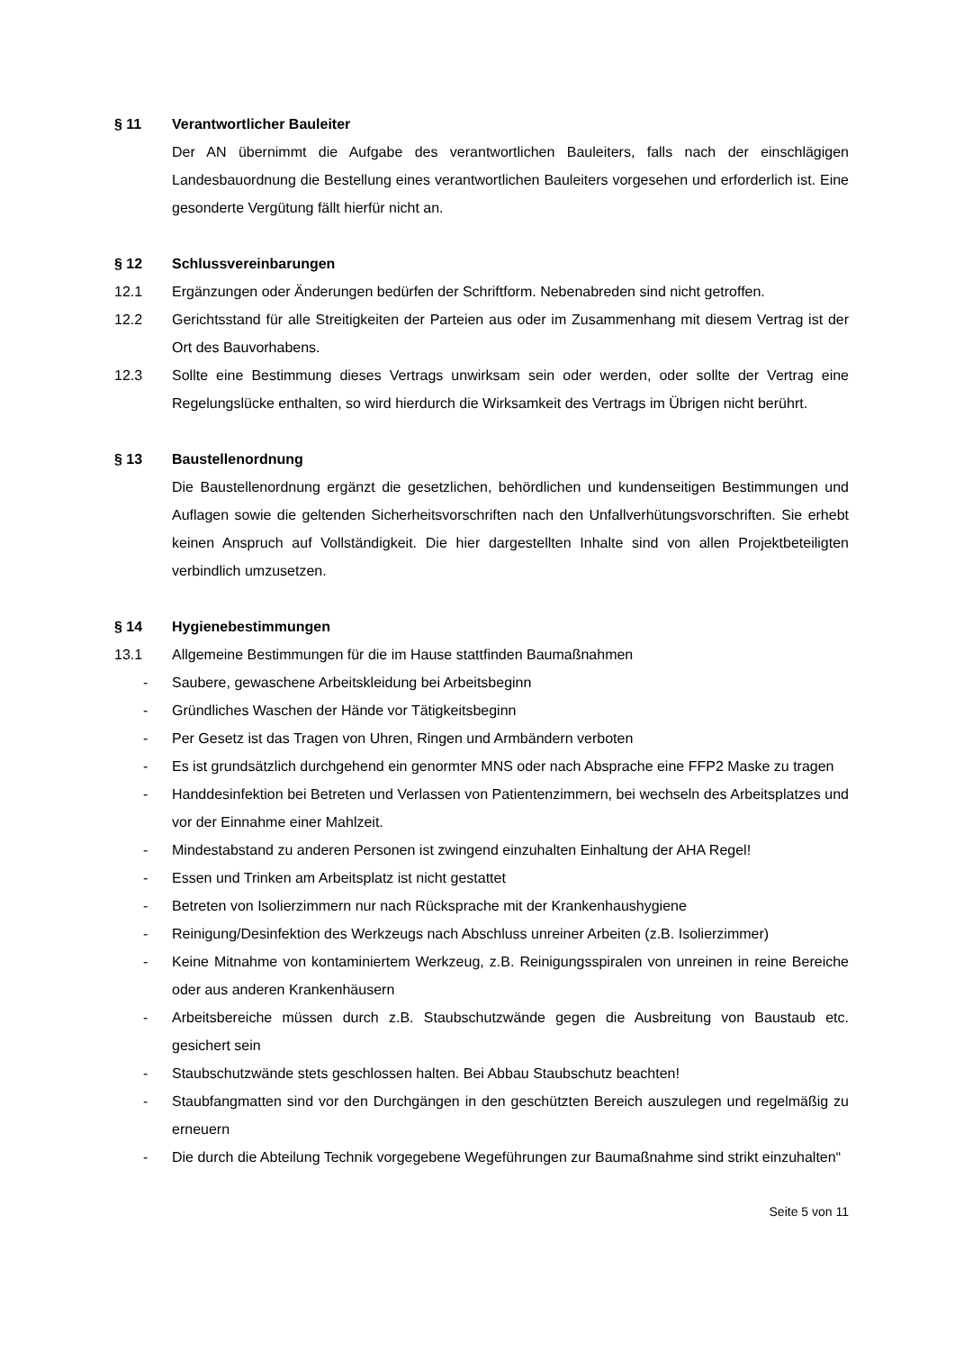§ 11 Verantwortlicher Bauleiter
Der AN übernimmt die Aufgabe des verantwortlichen Bauleiters, falls nach der einschlägigen Landesbauordnung die Bestellung eines verantwortlichen Bauleiters vorgesehen und erforderlich ist. Eine gesonderte Vergütung fällt hierfür nicht an.
§ 12 Schlussvereinbarungen
12.1 Ergänzungen oder Änderungen bedürfen der Schriftform. Nebenabreden sind nicht getroffen.
12.2 Gerichtsstand für alle Streitigkeiten der Parteien aus oder im Zusammenhang mit diesem Vertrag ist der Ort des Bauvorhabens.
12.3 Sollte eine Bestimmung dieses Vertrags unwirksam sein oder werden, oder sollte der Vertrag eine Regelungslücke enthalten, so wird hierdurch die Wirksamkeit des Vertrags im Übrigen nicht berührt.
§ 13 Baustellenordnung
Die Baustellenordnung ergänzt die gesetzlichen, behördlichen und kundenseitigen Bestimmungen und Auflagen sowie die geltenden Sicherheitsvorschriften nach den Unfallverhütungsvorschriften. Sie erhebt keinen Anspruch auf Vollständigkeit. Die hier dargestellten Inhalte sind von allen Projektbeteiligten verbindlich umzusetzen.
§ 14 Hygienebestimmungen
13.1 Allgemeine Bestimmungen für die im Hause stattfinden Baumaßnahmen
- Saubere, gewaschene Arbeitskleidung bei Arbeitsbeginn
- Gründliches Waschen der Hände vor Tätigkeitsbeginn
- Per Gesetz ist das Tragen von Uhren, Ringen und Armbändern verboten
- Es ist grundsätzlich durchgehend ein genormter MNS oder nach Absprache eine FFP2 Maske zu tragen
- Handdesinfektion bei Betreten und Verlassen von Patientenzimmern, bei wechseln des Arbeitsplatzes und vor der Einnahme einer Mahlzeit.
- Mindestabstand zu anderen Personen ist zwingend einzuhalten Einhaltung der AHA Regel!
- Essen und Trinken am Arbeitsplatz ist nicht gestattet
- Betreten von Isolierzimmern nur nach Rücksprache mit der Krankenhaushygiene
- Reinigung/Desinfektion des Werkzeugs nach Abschluss unreiner Arbeiten (z.B. Isolierzimmer)
- Keine Mitnahme von kontaminiertem Werkzeug, z.B. Reinigungsspiralen von unreinen in reine Bereiche oder aus anderen Krankenhäusern
- Arbeitsbereiche müssen durch z.B. Staubschutzwände gegen die Ausbreitung von Baustaub etc. gesichert sein
- Staubschutzwände stets geschlossen halten. Bei Abbau Staubschutz beachten!
- Staubfangmatten sind vor den Durchgängen in den geschützten Bereich auszulegen und regelmäßig zu erneuern
- Die durch die Abteilung Technik vorgegebene Wegeführungen zur Baumaßnahme sind strikt einzuhalten“
Seite 5 von 11